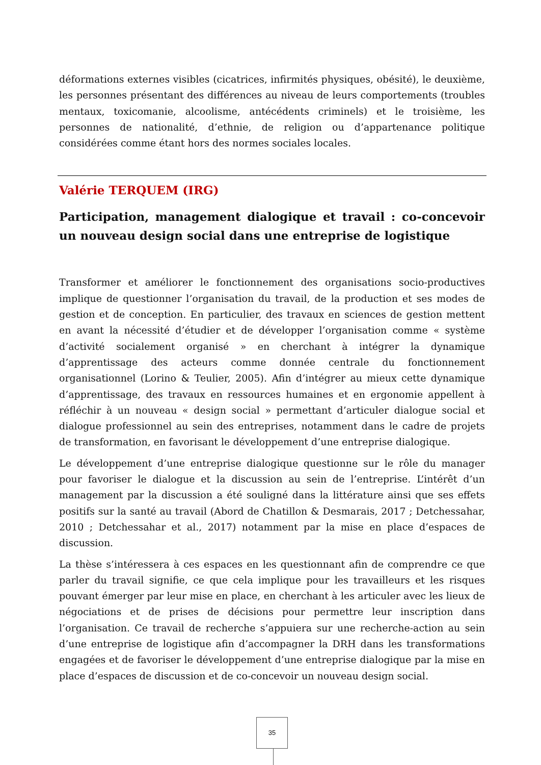déformations externes visibles (cicatrices, infirmités physiques, obésité), le deuxième, les personnes présentant des différences au niveau de leurs comportements (troubles mentaux, toxicomanie, alcoolisme, antécédents criminels) et le troisième, les personnes de nationalité, d’ethnie, de religion ou d’appartenance politique considérées comme étant hors des normes sociales locales.
Valérie TERQUEM (IRG)
Participation, management dialogique et travail : co-concevoir un nouveau design social dans une entreprise de logistique
Transformer et améliorer le fonctionnement des organisations socio-productives implique de questionner l’organisation du travail, de la production et ses modes de gestion et de conception. En particulier, des travaux en sciences de gestion mettent en avant la nécessité d’étudier et de développer l’organisation comme « système d’activité socialement organisé » en cherchant à intégrer la dynamique d’apprentissage des acteurs comme donnée centrale du fonctionnement organisationnel (Lorino & Teulier, 2005). Afin d’intégrer au mieux cette dynamique d’apprentissage, des travaux en ressources humaines et en ergonomie appellent à réfléchir à un nouveau « design social » permettant d’articuler dialogue social et dialogue professionnel au sein des entreprises, notamment dans le cadre de projets de transformation, en favorisant le développement d’une entreprise dialogique.
Le développement d’une entreprise dialogique questionne sur le rôle du manager pour favoriser le dialogue et la discussion au sein de l’entreprise. L’intérêt d’un management par la discussion a été souligné dans la littérature ainsi que ses effets positifs sur la santé au travail (Abord de Chatillon & Desmarais, 2017 ; Detchessahar, 2010 ; Detchessahar et al., 2017) notamment par la mise en place d’espaces de discussion.
La thèse s’intéressera à ces espaces en les questionnant afin de comprendre ce que parler du travail signifie, ce que cela implique pour les travailleurs et les risques pouvant émerger par leur mise en place, en cherchant à les articuler avec les lieux de négociations et de prises de décisions pour permettre leur inscription dans l’organisation. Ce travail de recherche s’appuiera sur une recherche-action au sein d’une entreprise de logistique afin d’accompagner la DRH dans les transformations engagées et de favoriser le développement d’une entreprise dialogique par la mise en place d’espaces de discussion et de co-concevoir un nouveau design social.
35